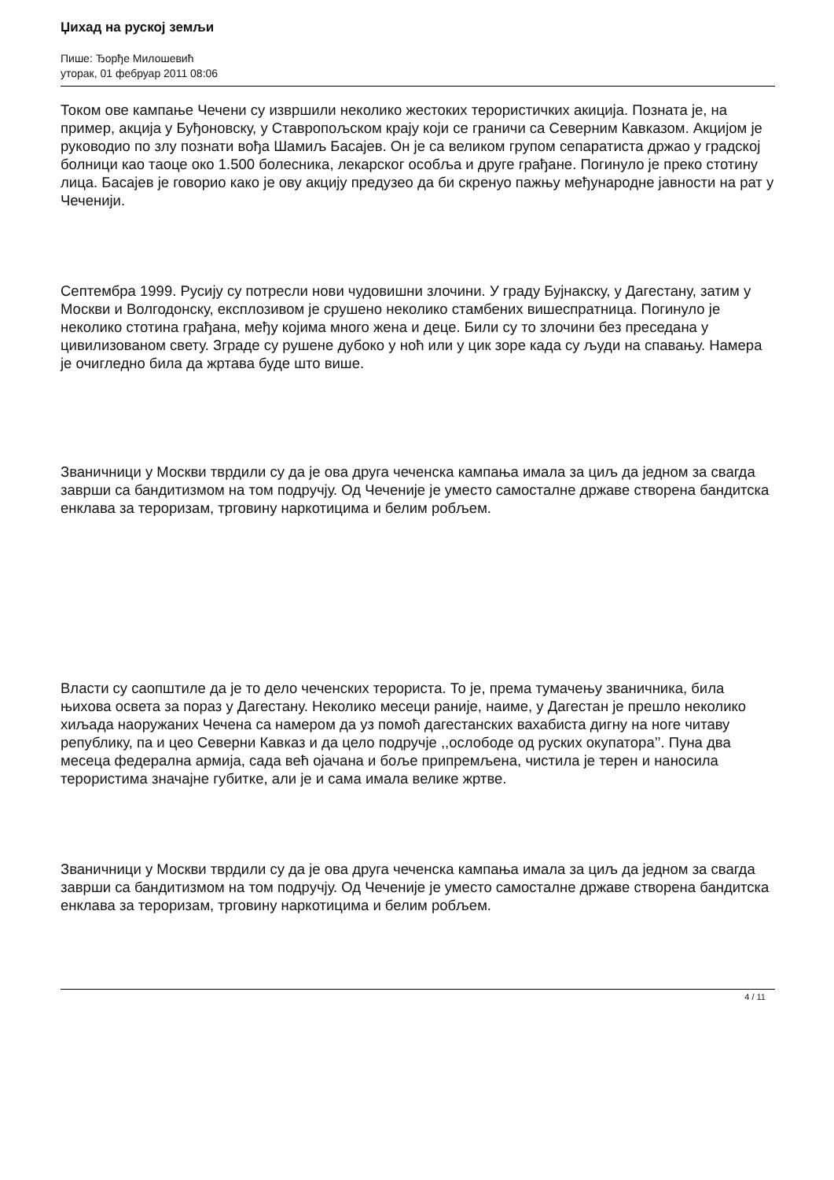Џихад на руској земљи
Пише: Ђорђе Милошевић
уторак, 01 фебруар 2011 08:06
Током ове кампање Чечени су извршили неколико жестоких терористичких акиција. Позната је, на пример, акција у Буђоновску, у Ставропољском крају који се граничи са Северним Кавказом. Акцијом је руководио по злу познати вођа Шамиљ Басајев. Он је са великом групом сепаратиста држао у градској болници као таоце око 1.500 болесника, лекарског особља и друге грађане. Погинуло је преко стотину лица. Басајев је говорио како је ову акцију предузео да би скренуо пажњу међународне јавности на рат у Чеченији.
Септембра 1999. Русију су потресли нови чудовишни злочини. У граду Бујнакску, у Дагестану, затим у Москви и Волгодонску, експлозивом је срушено неколико стамбених вишеспратница. Погинуло је неколико стотина грађана, међу којима много жена и деце. Били су то злочини без преседана у цивилизованом свету. Зграде су рушене дубоко у ноћ или у цик зоре када су људи на спавању. Намера је очигледно била да жртава буде што више.
Званичници у Москви тврдили су да је ова друга чеченска кампања имала за циљ да једном за свагда заврши са бандитизмом на том подручју. Од Чеченије је уместо самосталне државе створена бандитска енклава за тероризам, трговину наркотицима и белим робљем.
Власти су саопштиле да је то дело чеченских терориста. То је, према тумачењу званичника, била њихова освета за пораз у Дагестану. Неколико месеци раније, наиме, у Дагестан је прешло неколико хиљада наоружаних Чечена са намером да уз помоћ дагестанских вахабиста дигну на ноге читаву републику, па и цео Северни Кавказ и да цело подручје ,,ослободе од руских окупатора’’. Пуна два месеца федерална армија, сада већ ојачана и боље припремљена, чистила је терен и наносила терористима значајне губитке, али је и сама имала велике жртве.
Званичници у Москви тврдили су да је ова друга чеченска кампања имала за циљ да једном за свагда заврши са бандитизмом на том подручју. Од Чеченије је уместо самосталне државе створена бандитска енклава за тероризам, трговину наркотицима и белим робљем.
4 / 11